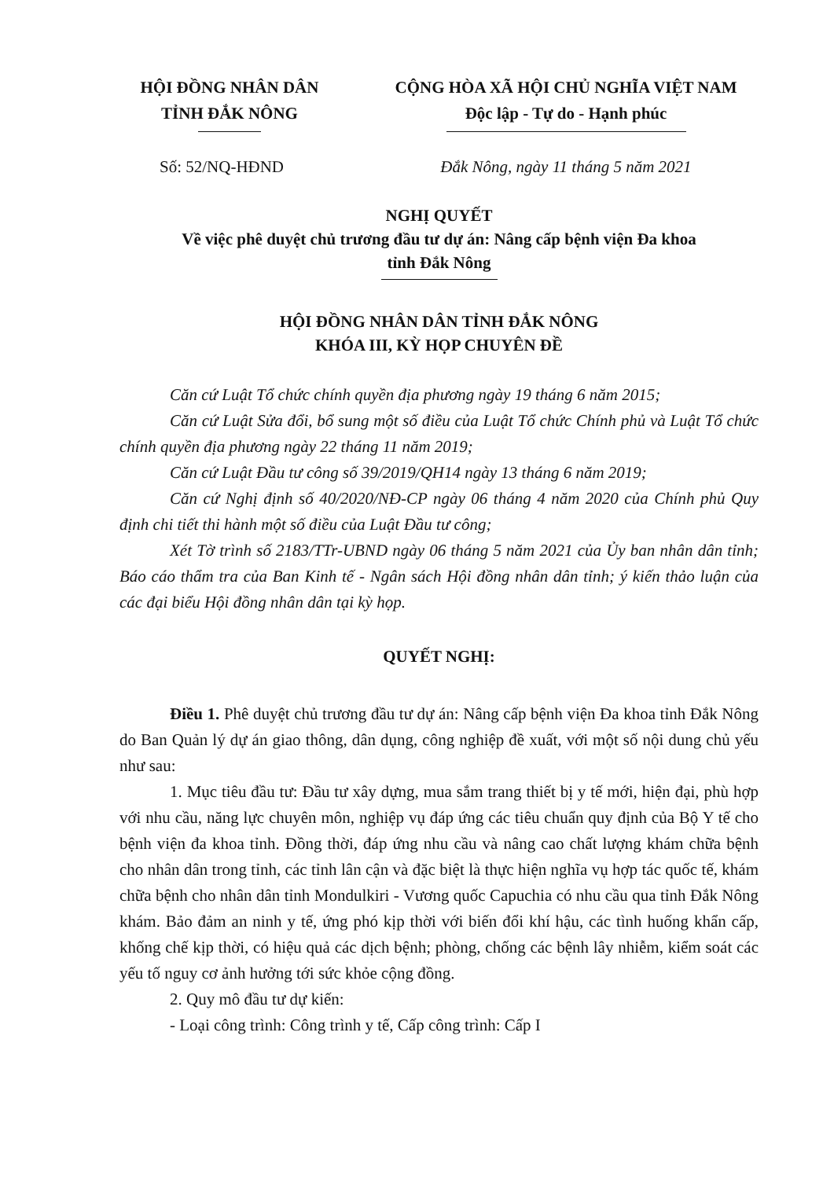HỘI ĐỒNG NHÂN DÂN
TỈNH ĐẮK NÔNG
CỘNG HÒA XÃ HỘI CHỦ NGHĨA VIỆT NAM
Độc lập - Tự do - Hạnh phúc
Số: 52/NQ-HĐND Đắk Nông, ngày 11 tháng 5 năm 2021
NGHỊ QUYẾT
Về việc phê duyệt chủ trương đầu tư dự án: Nâng cấp bệnh viện Đa khoa
tỉnh Đắk Nông
HỘI ĐỒNG NHÂN DÂN TỈNH ĐẮK NÔNG
KHÓA III, KỲ HỌP CHUYÊN ĐỀ
Căn cứ Luật Tổ chức chính quyền địa phương ngày 19 tháng 6 năm 2015;
Căn cứ Luật Sửa đổi, bổ sung một số điều của Luật Tổ chức Chính phủ và Luật Tổ chức chính quyền địa phương ngày 22 tháng 11 năm 2019;
Căn cứ Luật Đầu tư công số 39/2019/QH14 ngày 13 tháng 6 năm 2019;
Căn cứ Nghị định số 40/2020/NĐ-CP ngày 06 tháng 4 năm 2020 của Chính phủ Quy định chi tiết thi hành một số điều của Luật Đầu tư công;
Xét Tờ trình số 2183/TTr-UBND ngày 06 tháng 5 năm 2021 của Ủy ban nhân dân tỉnh; Báo cáo thẩm tra của Ban Kinh tế - Ngân sách Hội đồng nhân dân tỉnh; ý kiến thảo luận của các đại biểu Hội đồng nhân dân tại kỳ họp.
QUYẾT NGHỊ:
Điều 1. Phê duyệt chủ trương đầu tư dự án: Nâng cấp bệnh viện Đa khoa tỉnh Đắk Nông do Ban Quản lý dự án giao thông, dân dụng, công nghiệp đề xuất, với một số nội dung chủ yếu như sau:
1. Mục tiêu đầu tư: Đầu tư xây dựng, mua sắm trang thiết bị y tế mới, hiện đại, phù hợp với nhu cầu, năng lực chuyên môn, nghiệp vụ đáp ứng các tiêu chuẩn quy định của Bộ Y tế cho bệnh viện đa khoa tỉnh. Đồng thời, đáp ứng nhu cầu và nâng cao chất lượng khám chữa bệnh cho nhân dân trong tỉnh, các tỉnh lân cận và đặc biệt là thực hiện nghĩa vụ hợp tác quốc tế, khám chữa bệnh cho nhân dân tỉnh Mondulkiri - Vương quốc Capuchia có nhu cầu qua tỉnh Đắk Nông khám. Bảo đảm an ninh y tế, ứng phó kịp thời với biến đổi khí hậu, các tình huống khẩn cấp, khống chế kịp thời, có hiệu quả các dịch bệnh; phòng, chống các bệnh lây nhiễm, kiểm soát các yếu tố nguy cơ ảnh hưởng tới sức khỏe cộng đồng.
2. Quy mô đầu tư dự kiến:
- Loại công trình: Công trình y tế, Cấp công trình: Cấp I